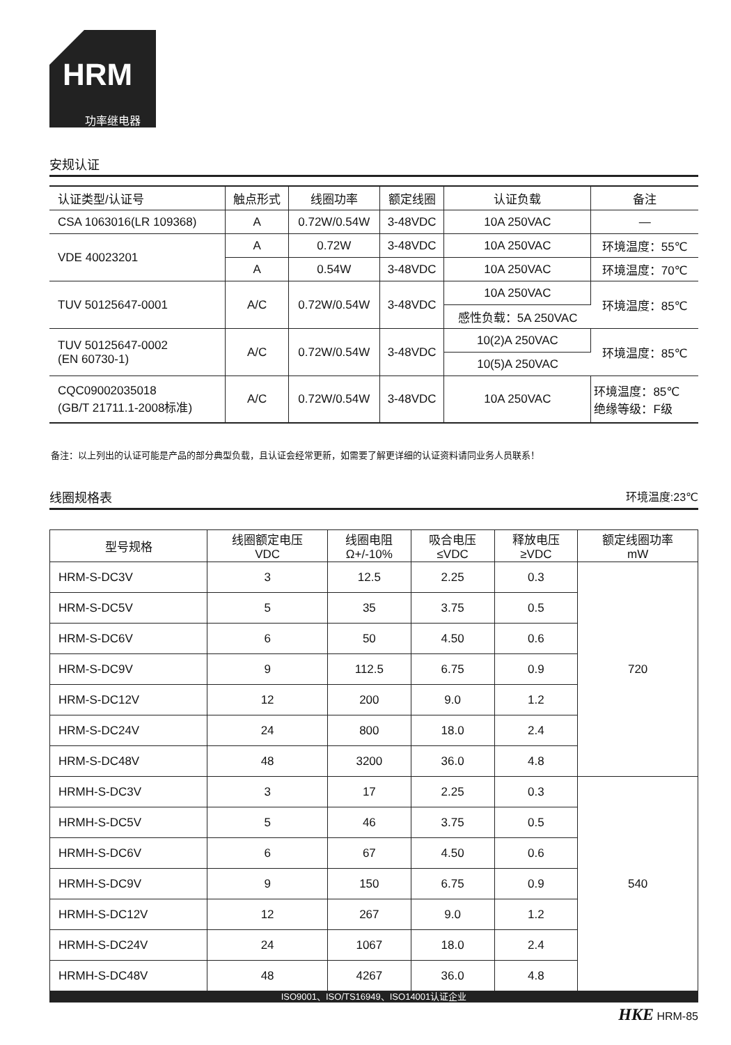HRM
功率继电器
安规认证
| 认证类型/认证号 | 触点形式 | 线圈功率 | 额定线圈 | 认证负载 | 备注 |
| --- | --- | --- | --- | --- | --- |
| CSA 1063016(LR 109368) | A | 0.72W/0.54W | 3-48VDC | 10A 250VAC | — |
| VDE 40023201 | A | 0.72W | 3-48VDC | 10A 250VAC | 环境温度：55℃ |
| | A | 0.54W | 3-48VDC | 10A 250VAC | 环境温度：70℃ |
| TUV 50125647-0001 | A/C | 0.72W/0.54W | 3-48VDC | 10A 250VAC | 环境温度：85℃ |
| | | | | 感性负载：5A 250VAC | |
| TUV 50125647-0002 (EN 60730-1) | A/C | 0.72W/0.54W | 3-48VDC | 10(2)A 250VAC | 环境温度：85℃ |
| | | | | 10(5)A 250VAC | |
| CQC09002035018 (GB/T 21711.1-2008标准) | A/C | 0.72W/0.54W | 3-48VDC | 10A 250VAC | 环境温度：85℃ 绝缘等级：F级 |
备注：以上列出的认证可能是产品的部分典型负载，且认证会经常更新，如需要了解更详细的认证资料请同业务人员联系！
线圈规格表 环境温度:23℃
| 型号规格 | 线圈额定电压 VDC | 线圈电阻 Ω+/-10% | 吸合电压 ≤VDC | 释放电压 ≥VDC | 额定线圈功率 mW |
| --- | --- | --- | --- | --- | --- |
| HRM-S-DC3V | 3 | 12.5 | 2.25 | 0.3 | 720 |
| HRM-S-DC5V | 5 | 35 | 3.75 | 0.5 | |
| HRM-S-DC6V | 6 | 50 | 4.50 | 0.6 | |
| HRM-S-DC9V | 9 | 112.5 | 6.75 | 0.9 | |
| HRM-S-DC12V | 12 | 200 | 9.0 | 1.2 | |
| HRM-S-DC24V | 24 | 800 | 18.0 | 2.4 | |
| HRM-S-DC48V | 48 | 3200 | 36.0 | 4.8 | |
| HRMH-S-DC3V | 3 | 17 | 2.25 | 0.3 | 540 |
| HRMH-S-DC5V | 5 | 46 | 3.75 | 0.5 | |
| HRMH-S-DC6V | 6 | 67 | 4.50 | 0.6 | |
| HRMH-S-DC9V | 9 | 150 | 6.75 | 0.9 | |
| HRMH-S-DC12V | 12 | 267 | 9.0 | 1.2 | |
| HRMH-S-DC24V | 24 | 1067 | 18.0 | 2.4 | |
| HRMH-S-DC48V | 48 | 4267 | 36.0 | 4.8 | |
ISO9001、ISO/TS16949、ISO14001认证企业
HKE HRM-85